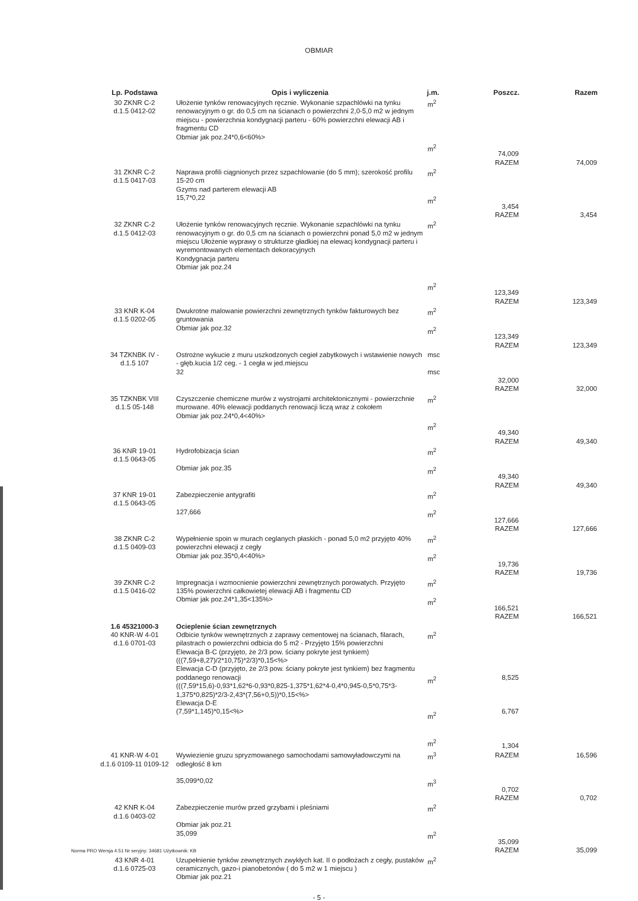OBMIAR
| Lp. Podstawa | Opis i wyliczenia | j.m. | Poszcz. | Razem |
| --- | --- | --- | --- | --- |
| 30 ZKNR C-2 d.1.5 0412-02 | Ułożenie tynków renowacyjnych ręcznie. Wykonanie szpachlówki na tynku renowacyjnym o gr. do 0,5 cm na ścianach o powierzchni 2,0-5,0 m2 w jednym miejscu - powierzchnia kondygnacji parteru - 60% powierzchni elewacji AB i fragmentu CD Obmiar jak poz.24*0,6<60%> | m<sup>2</sup> m<sup>2</sup> | 74,009 RAZEM | 74,009 |
| 31 ZKNR C-2 d.1.5 0417-03 | Naprawa profili ciągnionych przez szpachlowanie (do 5 mm); szerokość profilu 15-20 cm Gzyms nad parterem elewacji AB 15,7*0,22 | m<sup>2</sup> m<sup>2</sup> | 3,454 RAZEM | 3,454 |
| 32 ZKNR C-2 d.1.5 0412-03 | Ułożenie tynków renowacyjnych ręcznie. Wykonanie szpachlówki na tynku renowacyjnym o gr. do 0,5 cm na ścianach o powierzchni ponad 5,0 m2 w jednym miejscu Ułożenie wyprawy o strukturze gładkiej na elewacj kondygnacji parteru i wyremontowanych elementach dekoracyjnych Kondygnacja parteru Obmiar jak poz.24 | m<sup>2</sup> m<sup>2</sup> | 123,349 RAZEM | 123,349 |
| 33 KNR K-04 d.1.5 0202-05 | Dwukrotne malowanie powierzchni zewnętrznych tynków fakturowych bez gruntowania Obmiar jak poz.32 | m<sup>2</sup> m<sup>2</sup> | 123,349 RAZEM | 123,349 |
| 34 TZKNBK IV - d.1.5 107 | Ostrożne wykucie z muru uszkodzonych cegieł zabytkowych i wstawienie nowych - głęb.kucia 1/2 ceg. - 1 cegła w jed.miejscu 32 | msc msc | 32,000 RAZEM | 32,000 |
| 35 TZKNBK VIII d.1.5 05-148 | Czyszczenie chemiczne murów z wystrojami architektonicznymi - powierzchnie murowane. 40% elewacji poddanych renowacji liczą wraz z cokołem Obmiar jak poz.24*0,4<40%> | m<sup>2</sup> m<sup>2</sup> | 49,340 RAZEM | 49,340 |
| 36 KNR 19-01 d.1.5 0643-05 | Hydrofobizacja ścian Obmiar jak poz.35 | m<sup>2</sup> m<sup>2</sup> | 49,340 RAZEM | 49,340 |
| 37 KNR 19-01 d.1.5 0643-05 | Zabezpieczenie antygrafiti 127,666 | m<sup>2</sup> m<sup>2</sup> | 127,666 RAZEM | 127,666 |
| 38 ZKNR C-2 d.1.5 0409-03 | Wypełnienie spoin w murach ceglanych płaskich - ponad 5,0 m2 przyjęto 40% powierzchni elewacji z cegły Obmiar jak poz.35*0,4<40%> | m<sup>2</sup> m<sup>2</sup> | 19,736 RAZEM | 19,736 |
| 39 ZKNR C-2 d.1.5 0416-02 | Impregnacja i wzmocnienie powierzchni zewnętrznych porowatych. Przyjęto 135% powierzchni całkowietej elewacji AB i fragmentu CD Obmiar jak poz.24*1,35<135%> | m<sup>2</sup> m<sup>2</sup> | 166,521 RAZEM | 166,521 |
| 1.6 45321000-3 40 KNR-W 4-01 d.1.6 0701-03 | Ocieplenie ścian zewnętrznych Odbicie tynków wewnętrznych z zaprawy cementowej na ścianach, filarach, pilastrach o powierzchni odbicia do 5 m2 - Przyjęto 15% powierzchni Elewacja B-C (przyjęto, że 2/3 pow. ściany pokryte jest tynkiem) (((7,59+8,27)/2*10,75)*2/3)*0,15<%> Elewacja C-D (przyjęto, że 2/3 pow. ściany pokryte jest tynkiem) bez fragmentu poddanego renowacji (((7,59*15,6)-0,93*1,62*6-0,93*0,825-1,375*1,62*4-0,4*0,945-0,5*0,75*3-1,375*0,825)*2/3-2,43*(7,56+0,5))*0,15<%> Elewacja D-E (7,59*1,145)*0,15<%> | m<sup>2</sup> m<sup>2</sup> m<sup>2</sup> m<sup>2</sup> | 8,525 6,767 1,304 | |
| 41 KNR-W 4-01 d.1.6 0109-11 0109-12 | Wywiezienie gruzu spryzmowanego samochodami samowyładowczymi na odległość 8 km 35,099*0,02 | m<sup>3</sup> m<sup>3</sup> | RAZEM 0,702 RAZEM | 16,596 0,702 |
| 42 KNR K-04 d.1.6 0403-02 | Zabezpieczenie murów przed grzybami i pleśniami Obmiar jak poz.21 35,099 | m<sup>2</sup> m<sup>2</sup> | 35,099 RAZEM | 35,099 |
| 43 KNR 4-01 d.1.6 0725-03 | Uzupełnienie tynków zewnętrznych zwykłych kat. II o podłożach z cegły, pustaków ceramicznych, gazo-i pianobetonów ( do 5 m2 w 1 miejscu ) Obmiar jak poz.21 | m<sup>2</sup> | | |
- 5 -
Norma PRO Wersja 4.51 Nr seryjny: 34681 Użytkownik: KB